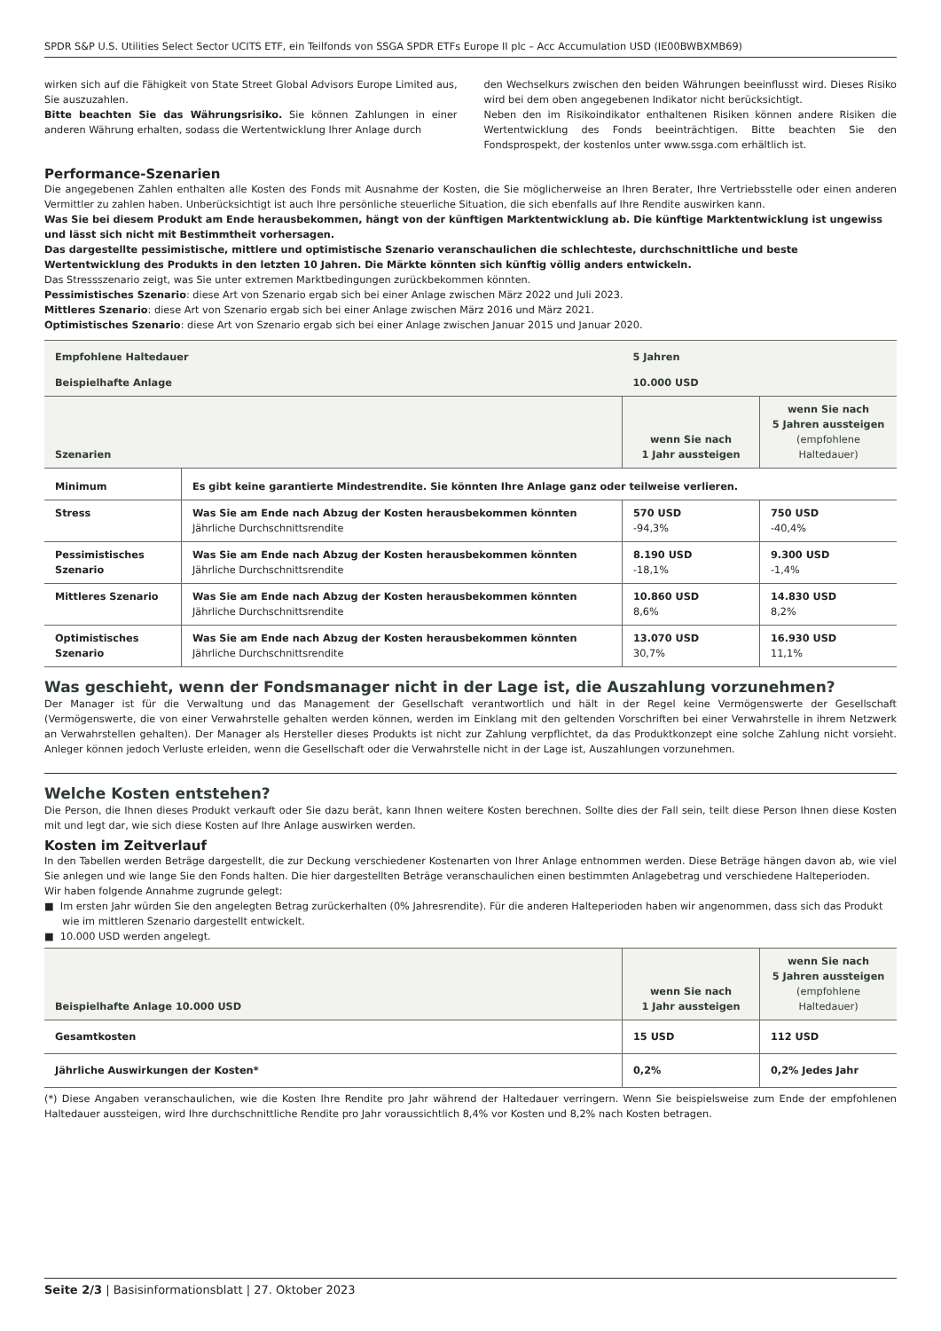SPDR S&P U.S. Utilities Select Sector UCITS ETF, ein Teilfonds von SSGA SPDR ETFs Europe II plc – Acc Accumulation USD (IE00BWBXMB69)
wirken sich auf die Fähigkeit von State Street Global Advisors Europe Limited aus, Sie auszuzahlen.
Bitte beachten Sie das Währungsrisiko. Sie können Zahlungen in einer anderen Währung erhalten, sodass die Wertentwicklung Ihrer Anlage durch
den Wechselkurs zwischen den beiden Währungen beeinflusst wird. Dieses Risiko wird bei dem oben angegebenen Indikator nicht berücksichtigt.
Neben den im Risikoindikator enthaltenen Risiken können andere Risiken die Wertentwicklung des Fonds beeinträchtigen. Bitte beachten Sie den Fondsprospekt, der kostenlos unter www.ssga.com erhältlich ist.
Performance-Szenarien
Die angegebenen Zahlen enthalten alle Kosten des Fonds mit Ausnahme der Kosten, die Sie möglicherweise an Ihren Berater, Ihre Vertriebsstelle oder einen anderen Vermittler zu zahlen haben. Unberücksichtigt ist auch Ihre persönliche steuerliche Situation, die sich ebenfalls auf Ihre Rendite auswirken kann.
Was Sie bei diesem Produkt am Ende herausbekommen, hängt von der künftigen Marktentwicklung ab. Die künftige Marktentwicklung ist ungewiss und lässt sich nicht mit Bestimmtheit vorhersagen.
Das dargestellte pessimistische, mittlere und optimistische Szenario veranschaulichen die schlechteste, durchschnittliche und beste Wertentwicklung des Produkts in den letzten 10 Jahren. Die Märkte könnten sich künftig völlig anders entwickeln.
Das Stressszenario zeigt, was Sie unter extremen Marktbedingungen zurückbekommen könnten.
Pessimistisches Szenario: diese Art von Szenario ergab sich bei einer Anlage zwischen März 2022 und Juli 2023.
Mittleres Szenario: diese Art von Szenario ergab sich bei einer Anlage zwischen März 2016 und März 2021.
Optimistisches Szenario: diese Art von Szenario ergab sich bei einer Anlage zwischen Januar 2015 und Januar 2020.
| Empfohlene Haltedauer | | 5 Jahren | |
| Beispielhafte Anlage | | 10.000 USD | |
| Szenarien | | wenn Sie nach 1 Jahr aussteigen | wenn Sie nach 5 Jahren aussteigen (empfohlene Haltedauer) |
| Minimum | Es gibt keine garantierte Mindestrendite. Sie könnten Ihre Anlage ganz oder teilweise verlieren. | | |
| Stress | Was Sie am Ende nach Abzug der Kosten herausbekommen könnten Jährliche Durchschnittsrendite | 570 USD -94,3% | 750 USD -40,4% |
| Pessimistisches Szenario | Was Sie am Ende nach Abzug der Kosten herausbekommen könnten Jährliche Durchschnittsrendite | 8.190 USD -18,1% | 9.300 USD -1,4% |
| Mittleres Szenario | Was Sie am Ende nach Abzug der Kosten herausbekommen könnten Jährliche Durchschnittsrendite | 10.860 USD 8,6% | 14.830 USD 8,2% |
| Optimistisches Szenario | Was Sie am Ende nach Abzug der Kosten herausbekommen könnten Jährliche Durchschnittsrendite | 13.070 USD 30,7% | 16.930 USD 11,1% |
Was geschieht, wenn der Fondsmanager nicht in der Lage ist, die Auszahlung vorzunehmen?
Der Manager ist für die Verwaltung und das Management der Gesellschaft verantwortlich und hält in der Regel keine Vermögenswerte der Gesellschaft (Vermögenswerte, die von einer Verwahrstelle gehalten werden können, werden im Einklang mit den geltenden Vorschriften bei einer Verwahrstelle in ihrem Netzwerk an Verwahrstellen gehalten). Der Manager als Hersteller dieses Produkts ist nicht zur Zahlung verpflichtet, da das Produktkonzept eine solche Zahlung nicht vorsieht. Anleger können jedoch Verluste erleiden, wenn die Gesellschaft oder die Verwahrstelle nicht in der Lage ist, Auszahlungen vorzunehmen.
Welche Kosten entstehen?
Die Person, die Ihnen dieses Produkt verkauft oder Sie dazu berät, kann Ihnen weitere Kosten berechnen. Sollte dies der Fall sein, teilt diese Person Ihnen diese Kosten mit und legt dar, wie sich diese Kosten auf Ihre Anlage auswirken werden.
Kosten im Zeitverlauf
In den Tabellen werden Beträge dargestellt, die zur Deckung verschiedener Kostenarten von Ihrer Anlage entnommen werden. Diese Beträge hängen davon ab, wie viel Sie anlegen und wie lange Sie den Fonds halten. Die hier dargestellten Beträge veranschaulichen einen bestimmten Anlagebetrag und verschiedene Halteperioden.
Wir haben folgende Annahme zugrunde gelegt:
■ Im ersten Jahr würden Sie den angelegten Betrag zurückerhalten (0% Jahresrendite). Für die anderen Halteperioden haben wir angenommen, dass sich das Produkt wie im mittleren Szenario dargestellt entwickelt.
■ 10.000 USD werden angelegt.
| Beispielhafte Anlage 10.000 USD | wenn Sie nach 1 Jahr aussteigen | wenn Sie nach 5 Jahren aussteigen (empfohlene Haltedauer) |
| Gesamtkosten | 15 USD | 112 USD |
| Jährliche Auswirkungen der Kosten* | 0,2% | 0,2% Jedes Jahr |
(*) Diese Angaben veranschaulichen, wie die Kosten Ihre Rendite pro Jahr während der Haltedauer verringern. Wenn Sie beispielsweise zum Ende der empfohlenen Haltedauer aussteigen, wird Ihre durchschnittliche Rendite pro Jahr voraussichtlich 8,4% vor Kosten und 8,2% nach Kosten betragen.
Seite 2/3 | Basisinformationsblatt | 27. Oktober 2023